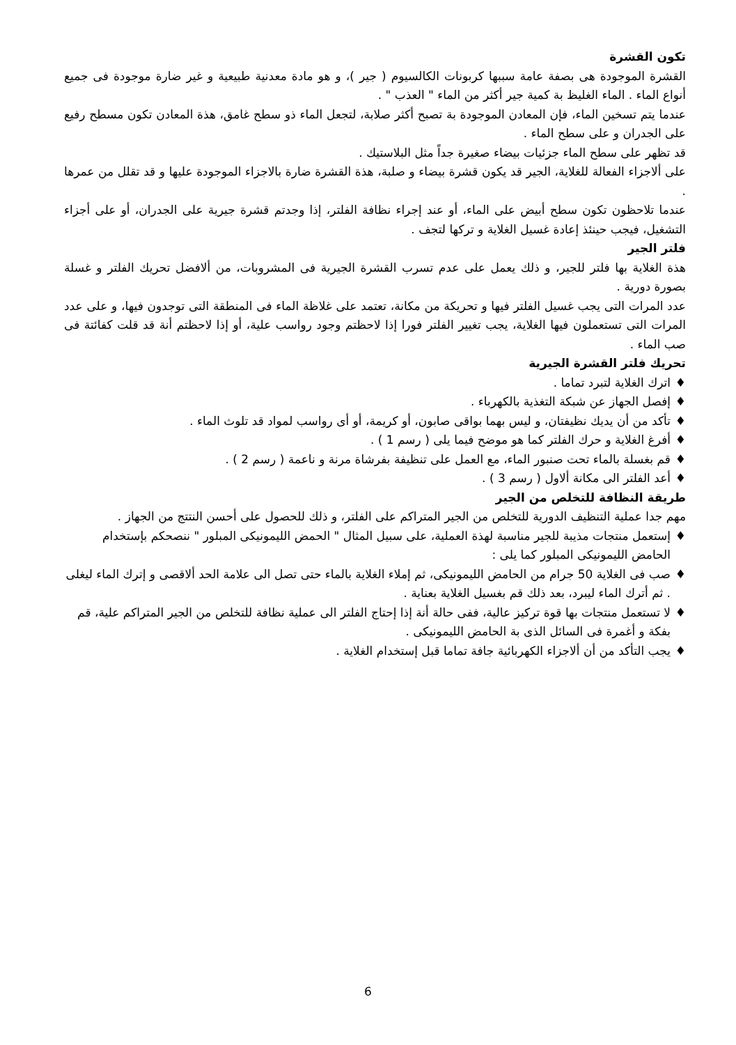تكون القشرة
القشرة الموجودة هى بصفة عامة سببها كربونات الكالسيوم ( جير )، و هو مادة معدنية طبيعية و غير ضارة موجودة فى جميع أنواع الماء . الماء الغليظ بة كمية جير أكثر من الماء " العذب " .
عندما يتم تسخين الماء، فإن المعادن الموجودة بة تصبح أكثر صلابة، لتجعل الماء ذو سطح غامق، هذة المعادن تكون مسطح رفيع على الجدران و على سطح الماء .
قد تظهر على سطح الماء جزئيات بيضاء صغيرة جداً مثل البلاستيك .
على ألاجزاء الفعالة للغلاية، الجير قد يكون قشرة بيضاء و صلبة، هذة القشرة ضارة بالاجزاء الموجودة عليها و قد تقلل من عمرها .
عندما تلاحظون تكون سطح أبيض على الماء، أو عند إجراء نظافة الفلتر، إذا وجدتم قشرة جيرية على الجدران، أو على أجزاء التشغيل، فيجب حينئذ إعادة غسيل الغلاية و تركها لتجف .
فلتر الجير
هذة الغلاية بها فلتر للجير، و ذلك يعمل على عدم تسرب القشرة الجيرية فى المشروبات، من ألافضل تحريك الفلتر و غسلة بصورة دورية .
عدد المرات التى يجب غسيل الفلتر فيها و تحريكة من مكانة، تعتمد على غلاظة الماء فى المنطقة التى توجدون فيها، و على عدد المرات التى تستعملون فيها الغلاية، يجب تغيير الفلتر فورا إذا لاحظتم وجود رواسب علية، أو إذا لاحظتم أنة قد قلت كفائتة فى صب الماء .
تحريك فلتر القشرة الجيرية
♦ اترك الغلاية لتبرد تماما .
♦ إفصل الجهاز عن شبكة التغذية بالكهرباء .
♦ تأكد من أن يديك نظيفتان، و ليس بهما بواقى صابون، أو كريمة، أو أى رواسب لمواد قد تلوث الماء .
♦ أفرغ الغلاية و حرك الفلتر كما هو موضح فيما يلى ( رسم 1 ) .
♦ قم بغسلة بالماء تحت صنبور الماء، مع العمل على تنظيفة بفرشاة مرنة و ناعمة ( رسم 2 ) .
♦ أعد الفلتر الى مكانة ألاول ( رسم 3 ) .
طريقة النظافة للتخلص من الجير
مهم جدا عملية التنظيف الدورية للتخلص من الجير المتراكم على الفلتر، و ذلك للحصول على أحسن النتتج من الجهاز .
♦ إستعمل منتجات مذيبة للجير مناسبة لهذة العملية، على سبيل المثال " الحمض الليمونيكى المبلور " ننصحكم بإستخدام الحامض الليمونيكى المبلور كما يلى :
♦ صب فى الغلاية 50 جرام من الحامض الليمونيكى، ثم إملاء الغلاية بالماء حتى تصل الى علامة الحد ألاقصى و إترك الماء ليغلى . ثم أترك الماء ليبرد، بعد ذلك قم بغسيل الغلاية بعناية .
♦ لا تستعمل منتجات بها قوة تركيز عالية، ففى حالة أنة إذا إحتاج الفلتر الى عملية نظافة للتخلص من الجير المتراكم علية، قم بفكة و أغمرة فى السائل الذى بة الحامض الليمونيكى .
♦ يجب التأكد من أن ألاجزاء الكهربائية جافة تماما قبل إستخدام الغلاية .
6